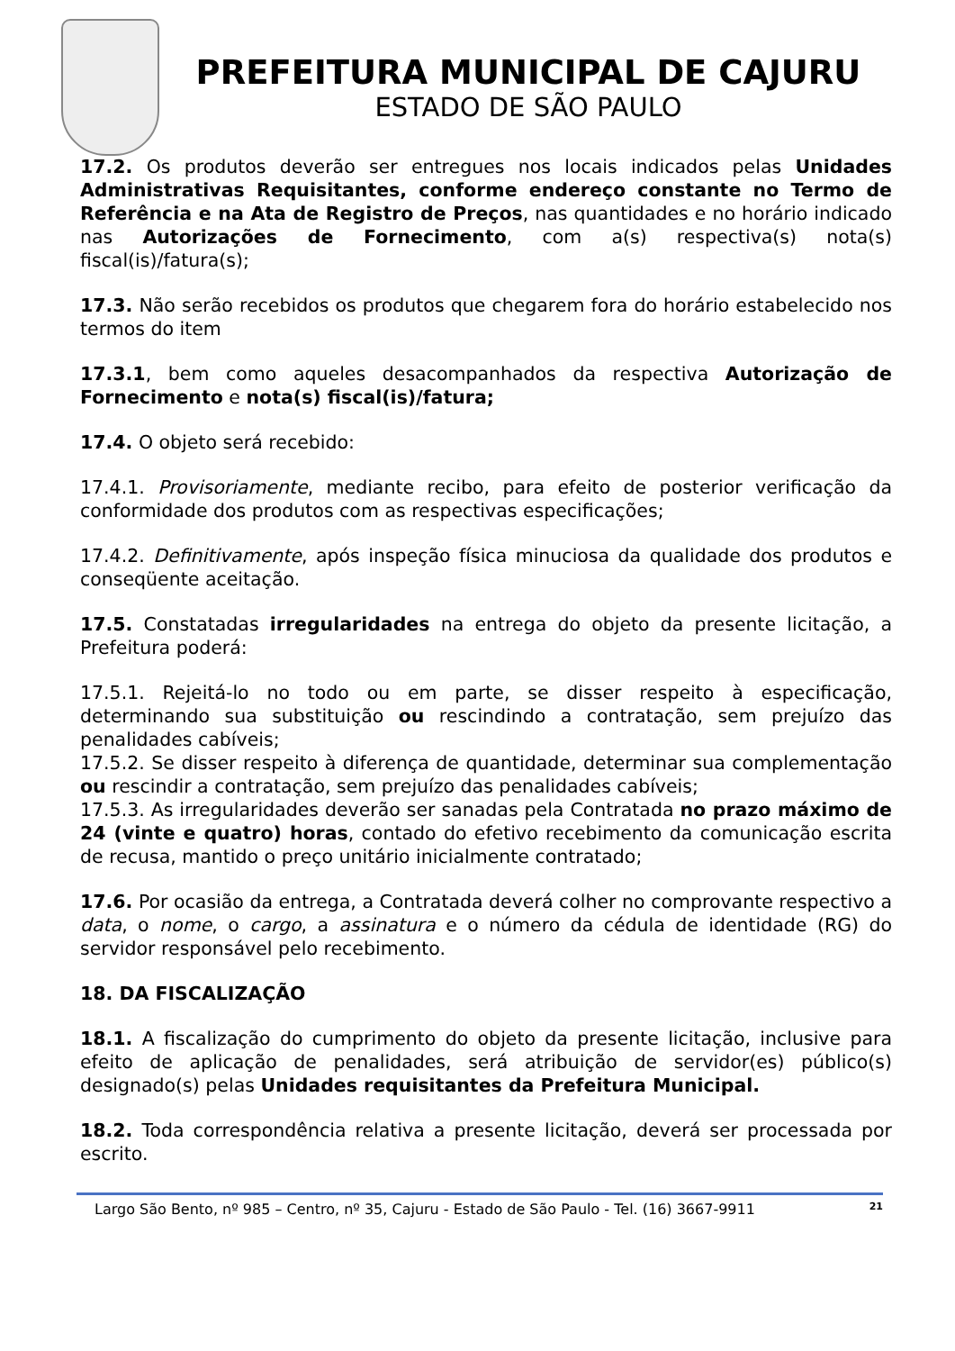PREFEITURA MUNICIPAL DE CAJURU
ESTADO DE SÃO PAULO
17.2. Os produtos deverão ser entregues nos locais indicados pelas Unidades Administrativas Requisitantes, conforme endereço constante no Termo de Referência e na Ata de Registro de Preços, nas quantidades e no horário indicado nas Autorizações de Fornecimento, com a(s) respectiva(s) nota(s) fiscal(is)/fatura(s);
17.3. Não serão recebidos os produtos que chegarem fora do horário estabelecido nos termos do item
17.3.1, bem como aqueles desacompanhados da respectiva Autorização de Fornecimento e nota(s) fiscal(is)/fatura;
17.4. O objeto será recebido:
17.4.1. Provisoriamente, mediante recibo, para efeito de posterior verificação da conformidade dos produtos com as respectivas especificações;
17.4.2. Definitivamente, após inspeção física minuciosa da qualidade dos produtos e conseqüente aceitação.
17.5. Constatadas irregularidades na entrega do objeto da presente licitação, a Prefeitura poderá:
17.5.1. Rejeitá-lo no todo ou em parte, se disser respeito à especificação, determinando sua substituição ou rescindindo a contratação, sem prejuízo das penalidades cabíveis;
17.5.2. Se disser respeito à diferença de quantidade, determinar sua complementação ou rescindir a contratação, sem prejuízo das penalidades cabíveis;
17.5.3. As irregularidades deverão ser sanadas pela Contratada no prazo máximo de 24 (vinte e quatro) horas, contado do efetivo recebimento da comunicação escrita de recusa, mantido o preço unitário inicialmente contratado;
17.6. Por ocasião da entrega, a Contratada deverá colher no comprovante respectivo a data, o nome, o cargo, a assinatura e o número da cédula de identidade (RG) do servidor responsável pelo recebimento.
18. DA FISCALIZAÇÃO
18.1. A fiscalização do cumprimento do objeto da presente licitação, inclusive para efeito de aplicação de penalidades, será atribuição de servidor(es) público(s) designado(s) pelas Unidades requisitantes da Prefeitura Municipal.
18.2. Toda correspondência relativa a presente licitação, deverá ser processada por escrito.
Largo São Bento, nº 985 – Centro, nº 35, Cajuru - Estado de São Paulo - Tel. (16) 3667-9911 21